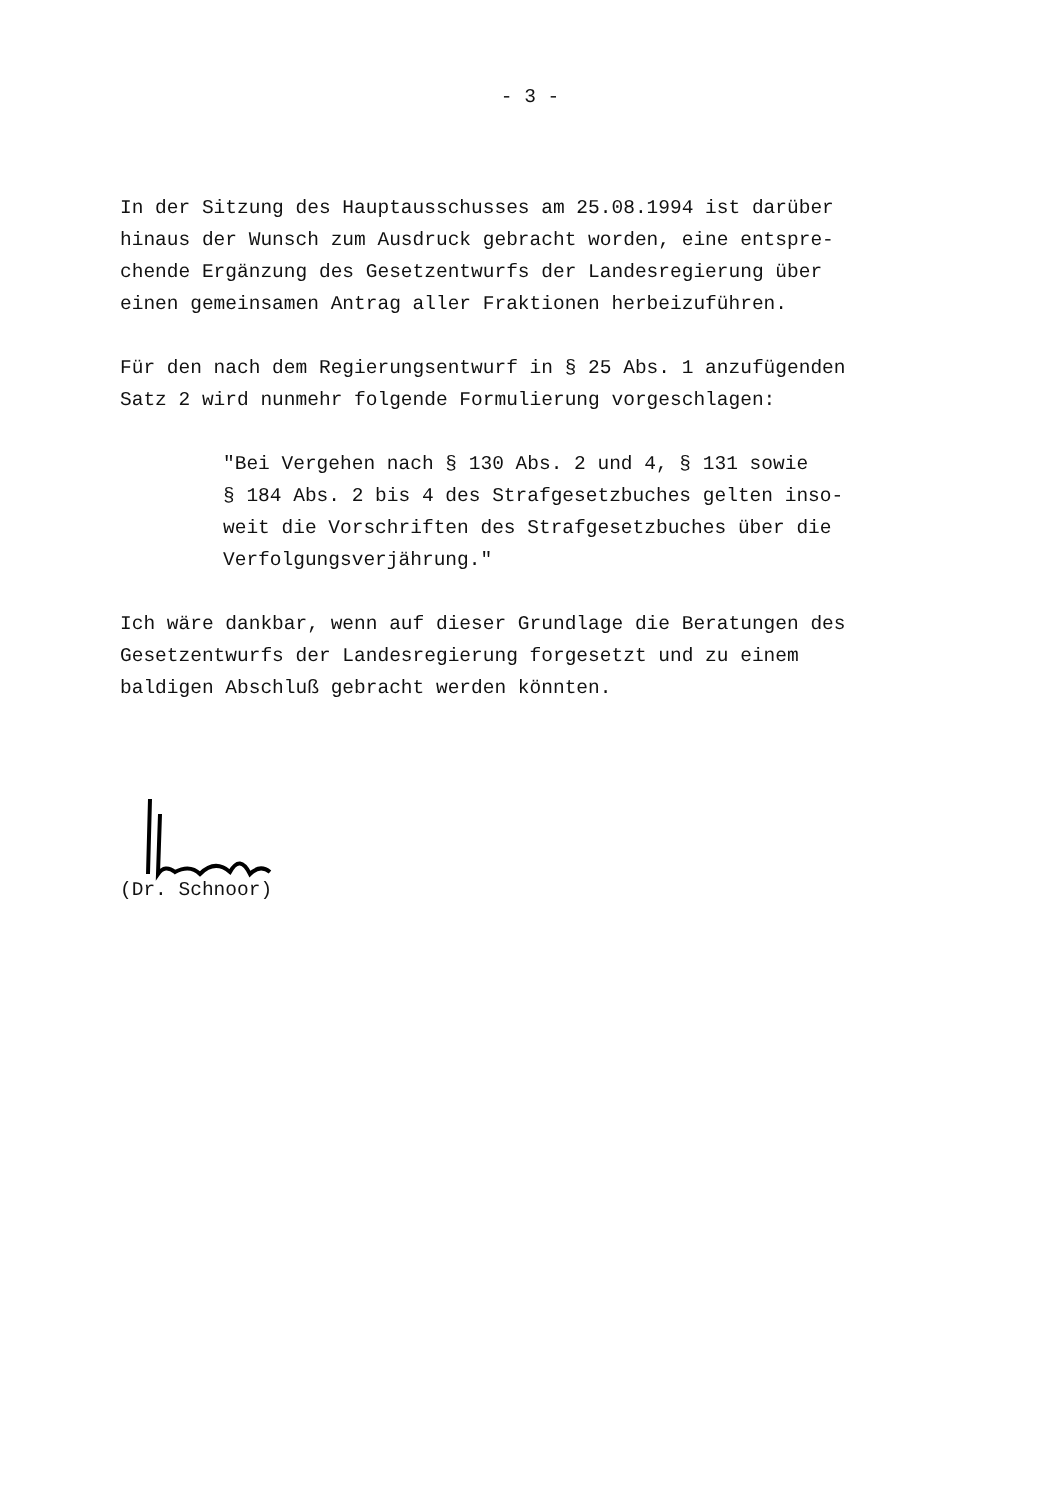- 3 -
In der Sitzung des Hauptausschusses am 25.08.1994 ist darüber
hinaus der Wunsch zum Ausdruck gebracht worden, eine entspre-
chende Ergänzung des Gesetzentwurfs der Landesregierung über
einen gemeinsamen Antrag aller Fraktionen herbeizuführen.
Für den nach dem Regierungsentwurf in § 25 Abs. 1 anzufügenden
Satz 2 wird nunmehr folgende Formulierung vorgeschlagen:
"Bei Vergehen nach § 130 Abs. 2 und 4, § 131 sowie
§ 184 Abs. 2 bis 4 des Strafgesetzbuches gelten inso-
weit die Vorschriften des Strafgesetzbuches über die
Verfolgungsverjährung."
Ich wäre dankbar, wenn auf dieser Grundlage die Beratungen des
Gesetzentwurfs der Landesregierung forgesetzt und zu einem
baldigen Abschluß gebracht werden könnten.
(Dr. Schnoor)